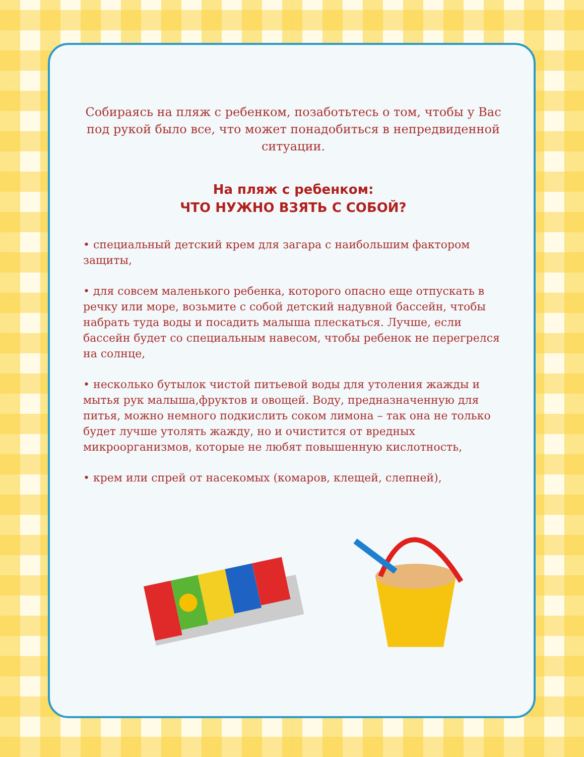Собираясь на пляж с ребенком, позаботьтесь о том, чтобы у Вас под рукой было все, что может понадобиться в непредвиденной ситуации.
На пляж с ребенком:
ЧТО НУЖНО ВЗЯТЬ С СОБОЙ?
• специальный детский крем для загара с наибольшим фактором защиты,
• для совсем маленького ребенка, которого опасно еще отпускать в речку или море, возьмите с собой детский надувной бассейн, чтобы набрать туда воды и посадить малыша плескаться. Лучше, если бассейн будет со специальным навесом, чтобы ребенок не перегрелся на солнце,
• несколько бутылок чистой питьевой воды для утоления жажды и мытья рук малыша,фруктов и овощей. Воду, предназначенную для питья, можно немного подкислить соком лимона – так она не только будет лучше утолять жажду, но и очистится от вредных микроорганизмов, которые не любят повышенную кислотность,
• крем или спрей от насекомых (комаров, клещей, слепней),